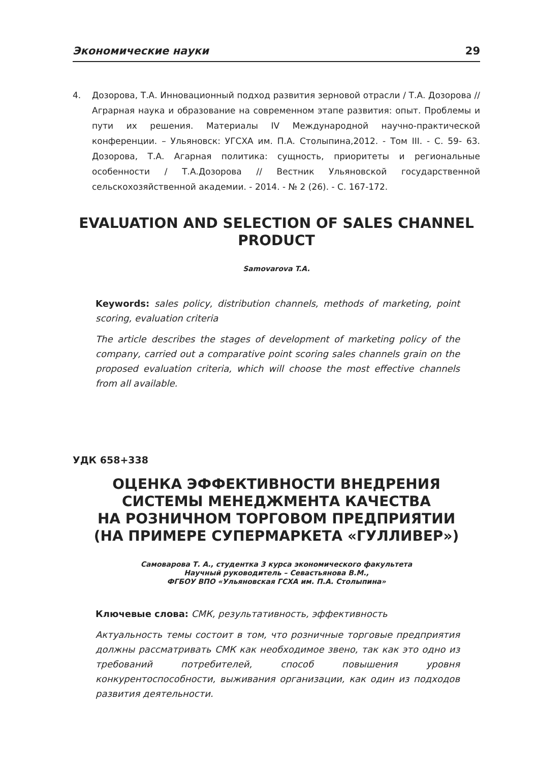Экономические науки 29
4. Дозорова, Т.А. Инновационный подход развития зерновой отрасли / Т.А. Дозорова // Аграрная наука и образование на современном этапе развития: опыт. Проблемы и пути их решения. Материалы IV Международной научно-практической конференции. – Ульяновск: УГСХА им. П.А. Столыпина,2012. - Том III. - С. 59- 63. Дозорова, Т.А. Агарная политика: сущность, приоритеты и региональные особенности / Т.А.Дозорова // Вестник Ульяновской государственной сельскохозяйственной академии. - 2014. - № 2 (26). - С. 167-172.
EVALUATION AND SELECTION OF SALES CHANNEL PRODUCT
Samovarova T.A.
Keywords: sales policy, distribution channels, methods of marketing, point scoring, evaluation criteria
The article describes the stages of development of marketing policy of the company, carried out a comparative point scoring sales channels grain on the proposed evaluation criteria, which will choose the most effective channels from all available.
УДК 658+338
ОЦЕНКА ЭФФЕКТИВНОСТИ ВНЕДРЕНИЯ
СИСТЕМЫ МЕНЕДЖМЕНТА КАЧЕСТВА
НА РОЗНИЧНОМ ТОРГОВОМ ПРЕДПРИЯТИИ
(НА ПРИМЕРЕ СУПЕРМАРКЕТА «ГУЛЛИВЕР»)
Самоварова Т. А., студентка 3 курса экономического факультета
Научный руководитель – Севастьянова В.М.,
ФГБОУ ВПО «Ульяновская ГСХА им. П.А. Столыпина»
Ключевые слова: СМК, результативность, эффективность
Актуальность темы состоит в том, что розничные торговые предприятия должны рассматривать СМК как необходимое звено, так как это одно из требований потребителей, способ повышения уровня конкурентоспособности, выживания организации, как один из подходов развития деятельности.